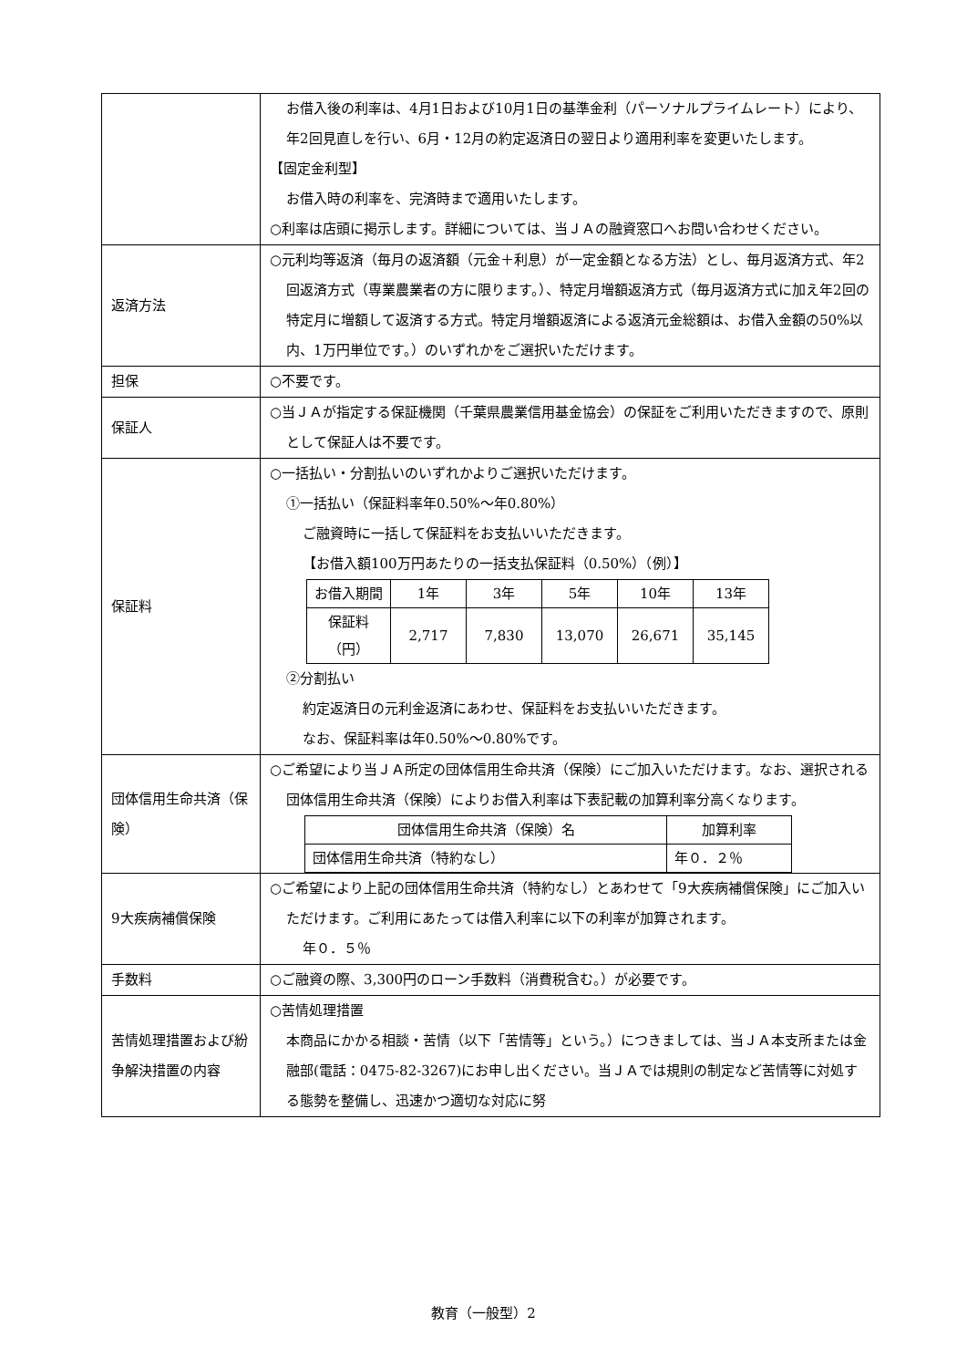| | お借入後の利率は、4月1日および10月1日の基準金利（パーソナルプライムレート）により、年2回見直しを行い、6月・12月の約定返済日の翌日より適用利率を変更いたします。 【固定金利型】 お借入時の利率を、完済時まで適用いたします。 ○利率は店頭に掲示します。詳細については、当ＪＡの融資窓口へお問い合わせください。 |
| 返済方法 | ○元利均等返済（毎月の返済額（元金＋利息）が一定金額となる方法）とし、毎月返済方式、年2回返済方式（専業農業者の方に限ります。）、特定月増額返済方式（毎月返済方式に加え年2回の特定月に増額して返済する方式。特定月増額返済による返済元金総額は、お借入金額の50%以内、1万円単位です。）のいずれかをご選択いただけます。 |
| 担保 | ○不要です。 |
| 保証人 | ○当ＪＡが指定する保証機関（千葉県農業信用基金協会）の保証をご利用いただきますので、原則として保証人は不要です。 |
| 保証料 | ○一括払い・分割払いのいずれかよりご選択いただけます。 ①一括払い（保証料率年0.50%～年0.80%） ご融資時に一括して保証料をお支払いいただきます。 【お借入額100万円あたりの一括支払保証料（0.50%）（例）】 / お借入期間 / 1年 / 3年 / 5年 / 10年 / 13年 / / 保証料 （円） / 2,717 / 7,830 / 13,070 / 26,671 / 35,145 / ②分割払い 約定返済日の元利金返済にあわせ、保証料をお支払いいただきます。 なお、保証料率は年0.50%～0.80%です。 |
| 団体信用生命共済（保険） | ○ご希望により当ＪＡ所定の団体信用生命共済（保険）にご加入いただけます。なお、選択される団体信用生命共済（保険）によりお借入利率は下表記載の加算利率分高くなります。 / 団体信用生命共済（保険）名 / 加算利率 / / 団体信用生命共済（特約なし） / 年０．２％ / |
| 9大疾病補償保険 | ○ご希望により上記の団体信用生命共済（特約なし）とあわせて「9大疾病補償保険」にご加入いただけます。ご利用にあたっては借入利率に以下の利率が加算されます。 年０．５％ |
| 手数料 | ○ご融資の際、3,300円のローン手数料（消費税含む。）が必要です。 |
| 苦情処理措置および紛争解決措置の内容 | ○苦情処理措置 本商品にかかる相談・苦情（以下「苦情等」という。）につきましては、当ＪＡ本支所または金融部(電話：0475-82-3267)にお申し出ください。当ＪＡでは規則の制定など苦情等に対処する態勢を整備し、迅速かつ適切な対応に努 |
教育（一般型）2